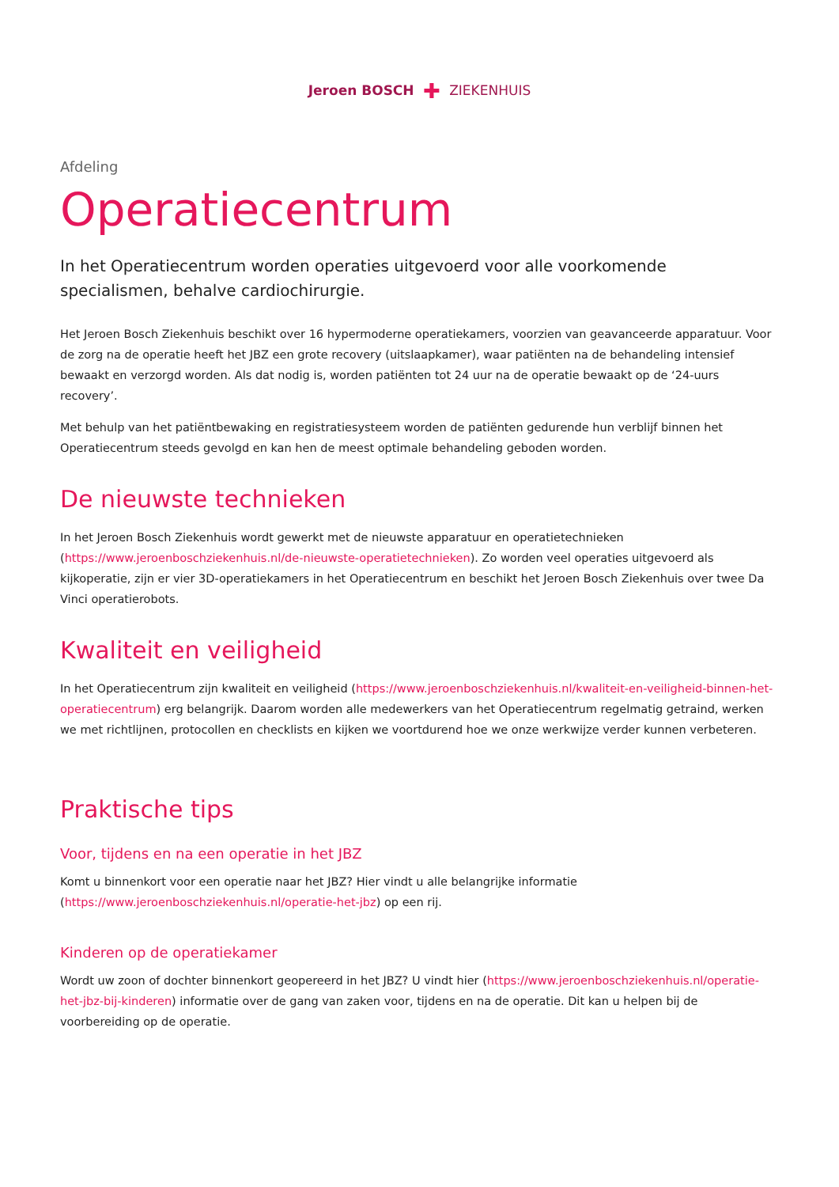Jeroen BOSCH ✚ ZIEKENHUIS
Afdeling
Operatiecentrum
In het Operatiecentrum worden operaties uitgevoerd voor alle voorkomende specialismen, behalve cardiochirurgie.
Het Jeroen Bosch Ziekenhuis beschikt over 16 hypermoderne operatiekamers, voorzien van geavanceerde apparatuur. Voor de zorg na de operatie heeft het JBZ een grote recovery (uitslaapkamer), waar patiënten na de behandeling intensief bewaakt en verzorgd worden. Als dat nodig is, worden patiënten tot 24 uur na de operatie bewaakt op de ‘24-uurs recovery’.
Met behulp van het patiëntbewaking en registratiesysteem worden de patiënten gedurende hun verblijf binnen het Operatiecentrum steeds gevolgd en kan hen de meest optimale behandeling geboden worden.
De nieuwste technieken
In het Jeroen Bosch Ziekenhuis wordt gewerkt met de nieuwste apparatuur en operatietechnieken (https://www.jeroenboschziekenhuis.nl/de-nieuwste-operatietechnieken). Zo worden veel operaties uitgevoerd als kijkoperatie, zijn er vier 3D-operatiekamers in het Operatiecentrum en beschikt het Jeroen Bosch Ziekenhuis over twee Da Vinci operatierobots.
Kwaliteit en veiligheid
In het Operatiecentrum zijn kwaliteit en veiligheid (https://www.jeroenboschziekenhuis.nl/kwaliteit-en-veiligheid-binnen-het-operatiecentrum) erg belangrijk. Daarom worden alle medewerkers van het Operatiecentrum regelmatig getraind, werken we met richtlijnen, protocollen en checklists en kijken we voortdurend hoe we onze werkwijze verder kunnen verbeteren.
Praktische tips
Voor, tijdens en na een operatie in het JBZ
Komt u binnenkort voor een operatie naar het JBZ? Hier vindt u alle belangrijke informatie (https://www.jeroenboschziekenhuis.nl/operatie-het-jbz) op een rij.
Kinderen op de operatiekamer
Wordt uw zoon of dochter binnenkort geopereerd in het JBZ? U vindt hier (https://www.jeroenboschziekenhuis.nl/operatie-het-jbz-bij-kinderen) informatie over de gang van zaken voor, tijdens en na de operatie. Dit kan u helpen bij de voorbereiding op de operatie.